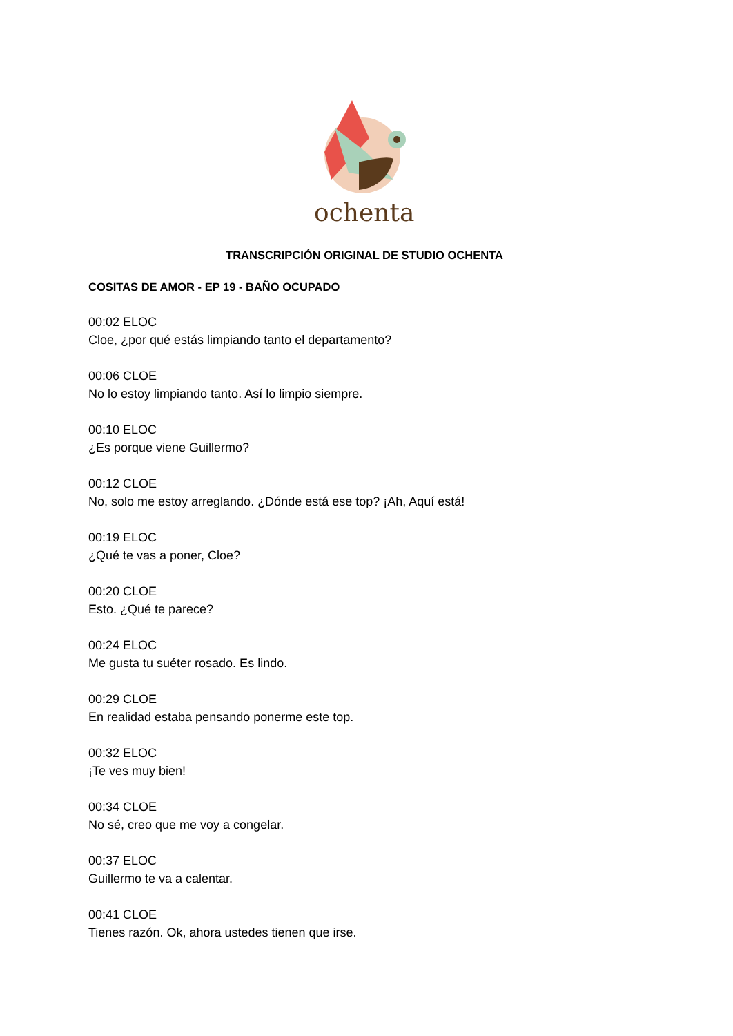ochenta
TRANSCRIPCIÓN ORIGINAL DE STUDIO OCHENTA
COSITAS DE AMOR - EP 19 - BAÑO OCUPADO
00:02 ELOC
Cloe, ¿por qué estás limpiando tanto el departamento?
00:06 CLOE
No lo estoy limpiando tanto. Así lo limpio siempre.
00:10 ELOC
¿Es porque viene Guillermo?
00:12 CLOE
No, solo me estoy arreglando. ¿Dónde está ese top? ¡Ah, Aquí está!
00:19 ELOC
¿Qué te vas a poner, Cloe?
00:20 CLOE
Esto. ¿Qué te parece?
00:24 ELOC
Me gusta tu suéter rosado. Es lindo.
00:29 CLOE
En realidad estaba pensando ponerme este top.
00:32 ELOC
¡Te ves muy bien!
00:34 CLOE
No sé, creo que me voy a congelar.
00:37 ELOC
Guillermo te va a calentar.
00:41 CLOE
Tienes razón. Ok, ahora ustedes tienen que irse.